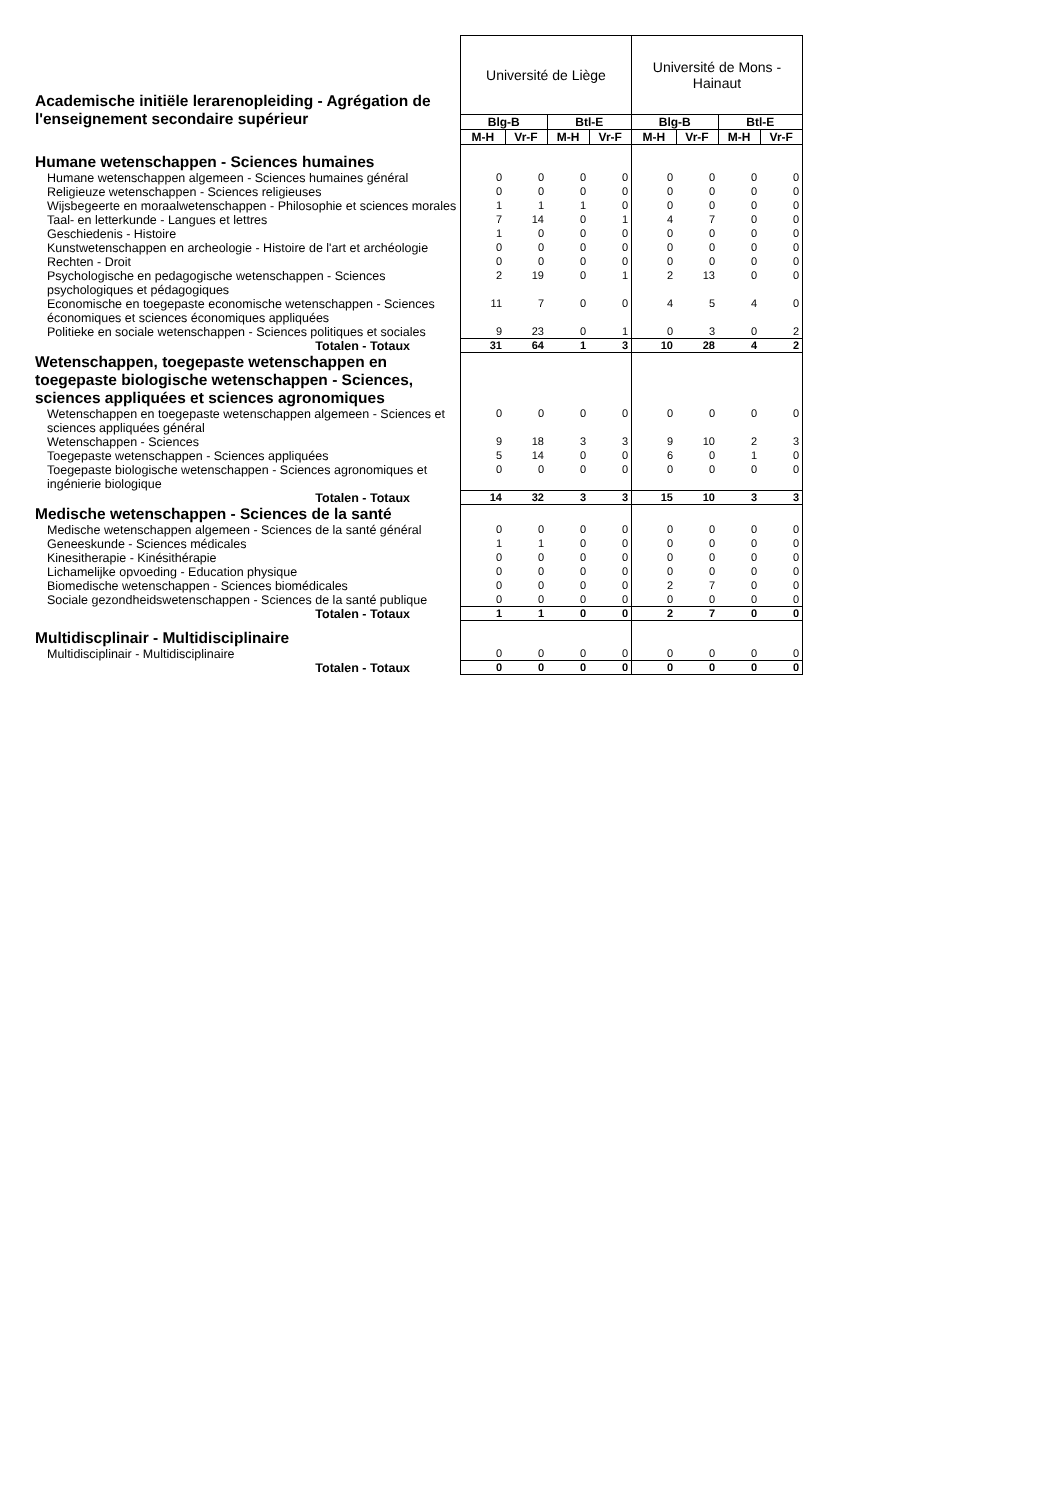| Academische initiële lerarenopleiding - Agrégation de l'enseignement secondaire supérieur | Université de Liège | | | | Université de Mons - Hainaut | | | |
| | Blg-B | | Btl-E | | Blg-B | | Btl-E | |
| | M-H | Vr-F | M-H | Vr-F | M-H | Vr-F | M-H | Vr-F |
| Humane wetenschappen - Sciences humaines | | | | | | | | |
| Humane wetenschappen algemeen - Sciences humaines général | 0 | 0 | 0 | 0 | 0 | 0 | 0 | 0 |
| Religieuze wetenschappen - Sciences religieuses | 0 | 0 | 0 | 0 | 0 | 0 | 0 | 0 |
| Wijsbegeerte en moraalwetenschappen - Philosophie et sciences morales | 1 | 1 | 1 | 0 | 0 | 0 | 0 | 0 |
| Taal- en letterkunde - Langues et lettres | 7 | 14 | 0 | 1 | 4 | 7 | 0 | 0 |
| Geschiedenis - Histoire | 1 | 0 | 0 | 0 | 0 | 0 | 0 | 0 |
| Kunstwetenschappen en archeologie - Histoire de l'art et archéologie | 0 | 0 | 0 | 0 | 0 | 0 | 0 | 0 |
| Rechten - Droit | 0 | 0 | 0 | 0 | 0 | 0 | 0 | 0 |
| Psychologische en pedagogische wetenschappen - Sciences psychologiques et pédagogiques | 2 | 19 | 0 | 1 | 2 | 13 | 0 | 0 |
| Economische en toegepaste economische wetenschappen - Sciences économiques et sciences économiques appliquées | 11 | 7 | 0 | 0 | 4 | 5 | 4 | 0 |
| Politieke en sociale wetenschappen - Sciences politiques et sociales | 9 | 23 | 0 | 1 | 0 | 3 | 0 | 2 |
| Totalen - Totaux | 31 | 64 | 1 | 3 | 10 | 28 | 4 | 2 |
| Wetenschappen, toegepaste wetenschappen en toegepaste biologische wetenschappen - Sciences, sciences appliquées et sciences agronomiques | | | | | | | | |
| Wetenschappen en toegepaste wetenschappen algemeen - Sciences et sciences appliquées général | 0 | 0 | 0 | 0 | 0 | 0 | 0 | 0 |
| Wetenschappen - Sciences | 9 | 18 | 3 | 3 | 9 | 10 | 2 | 3 |
| Toegepaste wetenschappen - Sciences appliquées | 5 | 14 | 0 | 0 | 6 | 0 | 1 | 0 |
| Toegepaste biologische wetenschappen - Sciences agronomiques et ingénierie biologique | 0 | 0 | 0 | 0 | 0 | 0 | 0 | 0 |
| Totalen - Totaux | 14 | 32 | 3 | 3 | 15 | 10 | 3 | 3 |
| Medische wetenschappen - Sciences de la santé | | | | | | | | |
| Medische wetenschappen algemeen - Sciences de la santé général | 0 | 0 | 0 | 0 | 0 | 0 | 0 | 0 |
| Geneeskunde - Sciences médicales | 1 | 1 | 0 | 0 | 0 | 0 | 0 | 0 |
| Kinesitherapie - Kinésithérapie | 0 | 0 | 0 | 0 | 0 | 0 | 0 | 0 |
| Lichamelijke opvoeding - Education physique | 0 | 0 | 0 | 0 | 0 | 0 | 0 | 0 |
| Biomedische wetenschappen - Sciences biomédicales | 0 | 0 | 0 | 0 | 2 | 7 | 0 | 0 |
| Sociale gezondheidswetenschappen - Sciences de la santé publique | 0 | 0 | 0 | 0 | 0 | 0 | 0 | 0 |
| Totalen - Totaux | 1 | 1 | 0 | 0 | 2 | 7 | 0 | 0 |
| Multidiscplinair - Multidisciplinaire | | | | | | | | |
| Multidisciplinair - Multidisciplinaire | 0 | 0 | 0 | 0 | 0 | 0 | 0 | 0 |
| Totalen - Totaux | 0 | 0 | 0 | 0 | 0 | 0 | 0 | 0 |